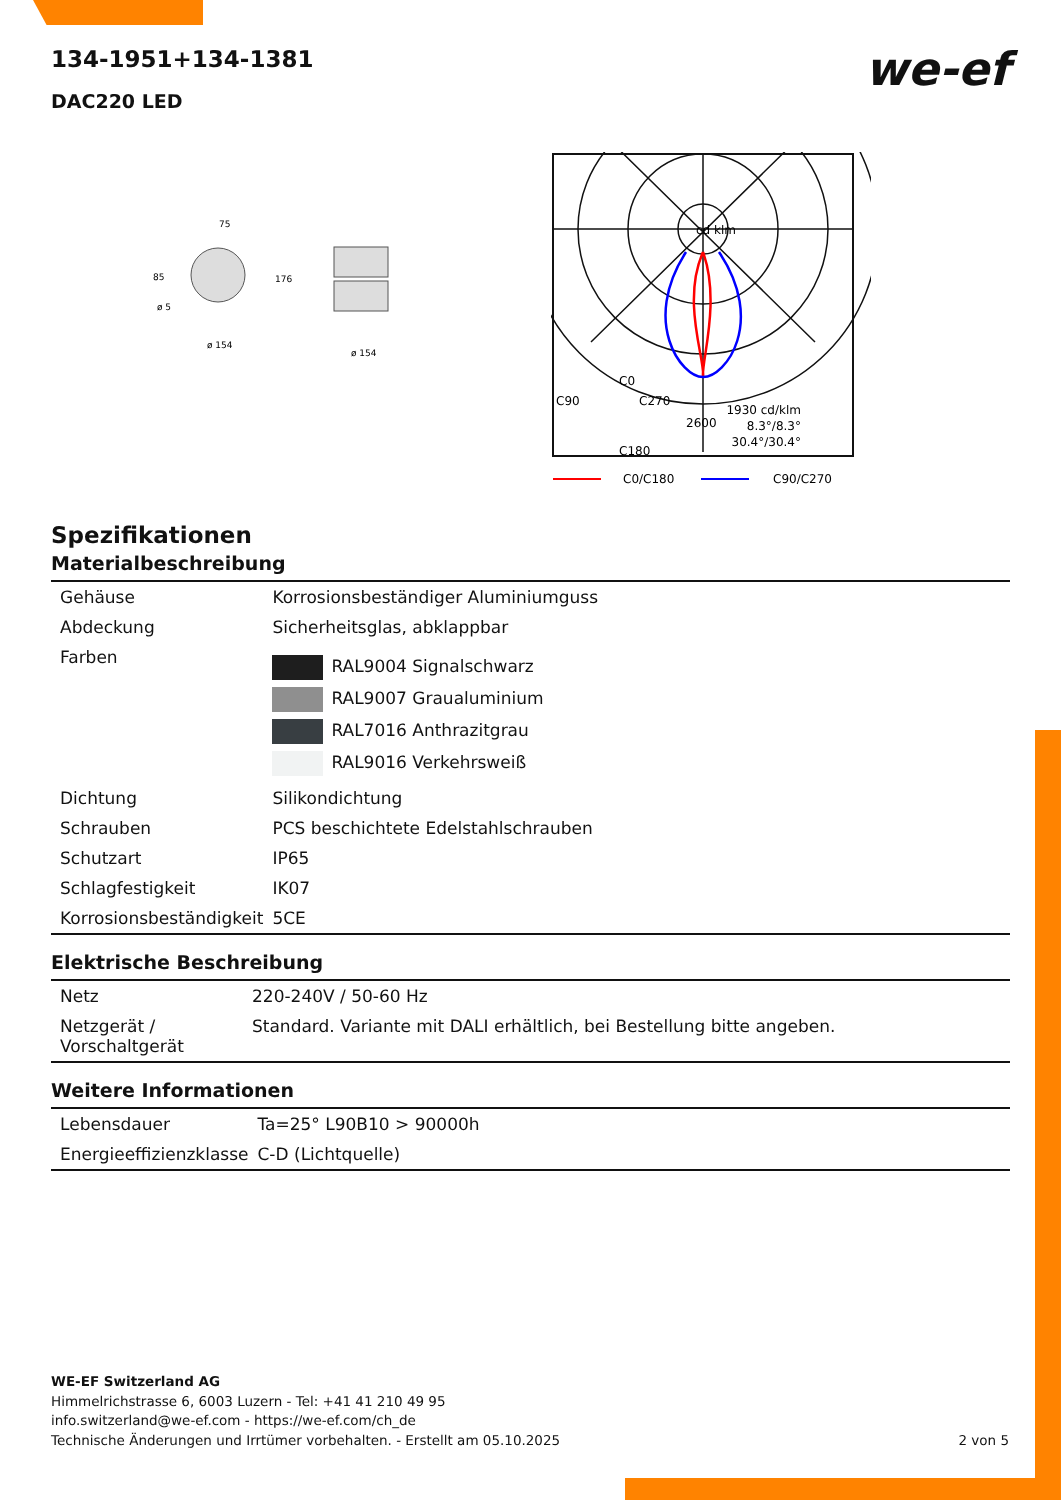we-ef
134-1951+134-1381
DAC220 LED
75
85
ø 5
ø 154
176
ø 154
cd klm
1930 cd/klm
8.3°/8.3°
30.4°/30.4°
C0
C90
C270
C180
2600
C0/C180
C90/C270
Spezifikationen
Materialbeschreibung
| Gehäuse | Korrosionsbeständiger Aluminiumguss |
| Abdeckung | Sicherheitsglas, abklappbar |
| Farben | RAL9004 Signalschwarz RAL9007 Graualuminium RAL7016 Anthrazitgrau RAL9016 Verkehrsweiß |
| Dichtung | Silikondichtung |
| Schrauben | PCS beschichtete Edelstahlschrauben |
| Schutzart | IP65 |
| Schlagfestigkeit | IK07 |
| Korrosionsbeständigkeit | 5CE |
Elektrische Beschreibung
| Netz | 220-240V / 50-60 Hz |
| Netzgerät / Vorschaltgerät | Standard. Variante mit DALI erhältlich, bei Bestellung bitte angeben. |
Weitere Informationen
| Lebensdauer | Ta=25° L90B10 > 90000h |
| Energieeffizienzklasse | C-D (Lichtquelle) |
WE-EF Switzerland AG
Himmelrichstrasse 6, 6003 Luzern - Tel: +41 41 210 49 95
info.switzerland@we-ef.com - https://we-ef.com/ch_de
Technische Änderungen und Irrtümer vorbehalten. - Erstellt am 05.10.2025 2 von 5